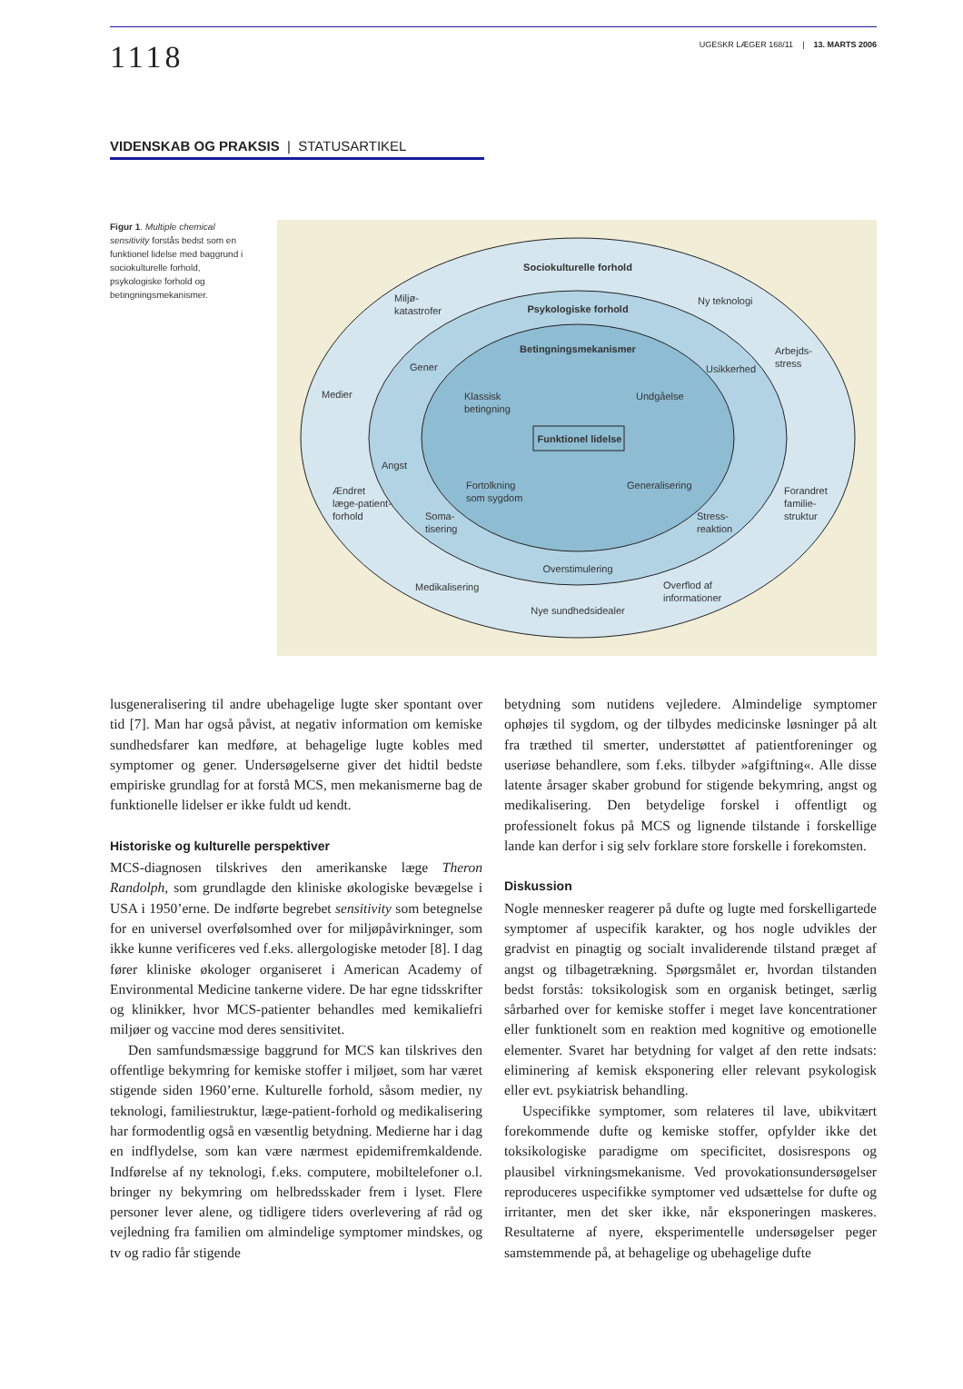1118
UGESKR LÆGER 168/11 | 13. MARTS 2006
VIDENSKAB OG PRAKSIS | STATUSARTIKEL
Figur 1. Multiple chemical sensitivity forstås bedst som en funktionel lidelse med baggrund i sociokulturelle forhold, psykologiske forhold og betingningsmekanismer.
Sociokulturelle forhold
Psykologiske forhold
Betingningsmekanismer
Funktionel lidelse
Miljø-
katastrofer
Ny teknologi
Arbejds-
stress
Medier
Gener
Usikkerhed
Klassisk
betingning
Undgåelse
Angst
Ændret
læge-patient-
forhold
Fortolkning
som sygdom
Generalisering
Forandret
familie-
struktur
Soma-
tisering
Stress-
reaktion
Overstimulering
Medikalisering
Overflod af
informationer
Nye sundhedsidealer
lusgeneralisering til andre ubehagelige lugte sker spontant over tid [7]. Man har også påvist, at negativ information om kemiske sundhedsfarer kan medføre, at behagelige lugte kobles med symptomer og gener. Undersøgelserne giver det hidtil bedste empiriske grundlag for at forstå MCS, men mekanismerne bag de funktionelle lidelser er ikke fuldt ud kendt.
Historiske og kulturelle perspektiver
MCS-diagnosen tilskrives den amerikanske læge Theron Randolph, som grundlagde den kliniske økologiske bevægelse i USA i 1950’erne. De indførte begrebet sensitivity som betegnelse for en universel overfølsomhed over for miljøpåvirkninger, som ikke kunne verificeres ved f.eks. allergologiske metoder [8]. I dag fører kliniske økologer organiseret i American Academy of Environmental Medicine tankerne videre. De har egne tidsskrifter og klinikker, hvor MCS-patienter behandles med kemikaliefri miljøer og vaccine mod deres sensitivitet.
Den samfundsmæssige baggrund for MCS kan tilskrives den offentlige bekymring for kemiske stoffer i miljøet, som har været stigende siden 1960’erne. Kulturelle forhold, såsom medier, ny teknologi, familiestruktur, læge-patient-forhold og medikalisering har formodentlig også en væsentlig betydning. Medierne har i dag en indflydelse, som kan være nærmest epidemifremkaldende. Indførelse af ny teknologi, f.eks. computere, mobiltelefoner o.l. bringer ny bekymring om helbredsskader frem i lyset. Flere personer lever alene, og tidligere tiders overlevering af råd og vejledning fra familien om almindelige symptomer mindskes, og tv og radio får stigende
betydning som nutidens vejledere. Almindelige symptomer ophøjes til sygdom, og der tilbydes medicinske løsninger på alt fra træthed til smerter, understøttet af patientforeninger og useriøse behandlere, som f.eks. tilbyder »afgiftning«. Alle disse latente årsager skaber grobund for stigende bekymring, angst og medikalisering. Den betydelige forskel i offentligt og professionelt fokus på MCS og lignende tilstande i forskellige lande kan derfor i sig selv forklare store forskelle i forekomsten.
Diskussion
Nogle mennesker reagerer på dufte og lugte med forskelligartede symptomer af uspecifik karakter, og hos nogle udvikles der gradvist en pinagtig og socialt invaliderende tilstand præget af angst og tilbagetrækning. Spørgsmålet er, hvordan tilstanden bedst forstås: toksikologisk som en organisk betinget, særlig sårbarhed over for kemiske stoffer i meget lave koncentrationer eller funktionelt som en reaktion med kognitive og emotionelle elementer. Svaret har betydning for valget af den rette indsats: eliminering af kemisk eksponering eller relevant psykologisk eller evt. psykiatrisk behandling.
Uspecifikke symptomer, som relateres til lave, ubikvitært forekommende dufte og kemiske stoffer, opfylder ikke det toksikologiske paradigme om specificitet, dosisrespons og plausibel virkningsmekanisme. Ved provokationsundersøgelser reproduceres uspecifikke symptomer ved udsættelse for dufte og irritanter, men det sker ikke, når eksponeringen maskeres. Resultaterne af nyere, eksperimentelle undersøgelser peger samstemmende på, at behagelige og ubehagelige dufte